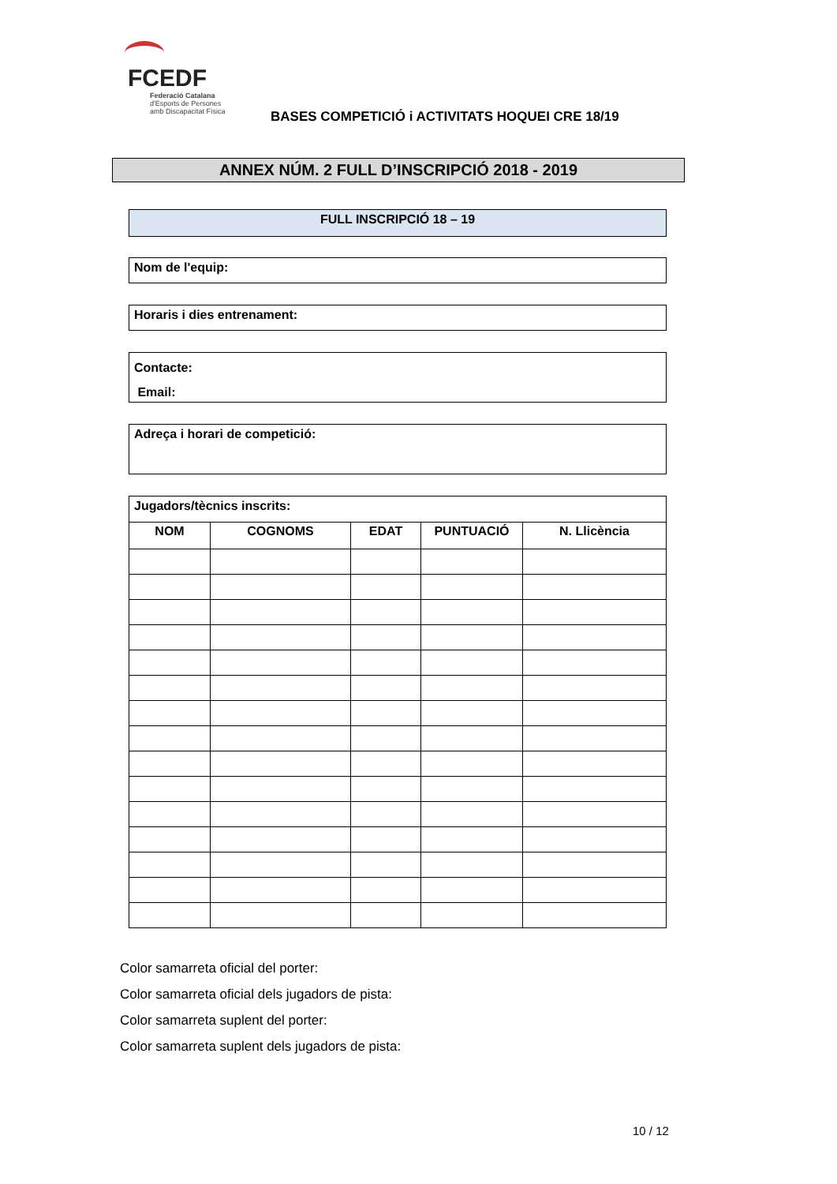FCEDF
Federació Catalana
d'Esports de Persones
amb Discapacitat Física
BASES COMPETICIÓ i ACTIVITATS HOQUEI CRE 18/19
ANNEX NÚM. 2 FULL D’INSCRIPCIÓ 2018 - 2019
FULL INSCRIPCIÓ 18 – 19
Nom de l'equip:
Horaris i dies entrenament:
Contacte:
Email:
Adreça i horari de competició:
Jugadors/tècnics inscrits:
| NOM | COGNOMS | EDAT | PUNTUACIÓ | N. Llicència |
| --- | --- | --- | --- | --- |
Color samarreta oficial del porter:
Color samarreta oficial dels jugadors de pista:
Color samarreta suplent del porter:
Color samarreta suplent dels jugadors de pista:
10 / 12